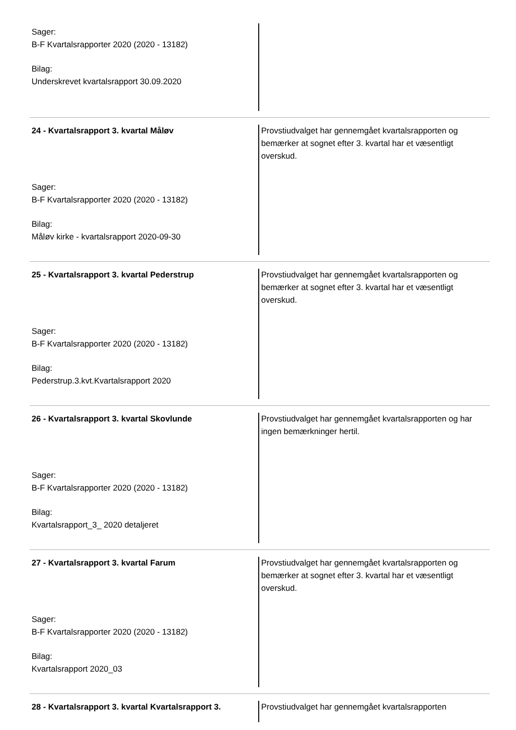| Sager: B-F Kvartalsrapporter 2020 (2020 - 13182) Bilag: Underskrevet kvartalsrapport 30.09.2020 | |
| 24 - Kvartalsrapport 3. kvartal Måløv Sager: B-F Kvartalsrapporter 2020 (2020 - 13182) Bilag: Måløv kirke - kvartalsrapport 2020-09-30 | Provstiudvalget har gennemgået kvartalsrapporten og bemærker at sognet efter 3. kvartal har et væsentligt overskud. |
| 25 - Kvartalsrapport 3. kvartal Pederstrup Sager: B-F Kvartalsrapporter 2020 (2020 - 13182) Bilag: Pederstrup.3.kvt.Kvartalsrapport 2020 | Provstiudvalget har gennemgået kvartalsrapporten og bemærker at sognet efter 3. kvartal har et væsentligt overskud. |
| 26 - Kvartalsrapport 3. kvartal Skovlunde Sager: B-F Kvartalsrapporter 2020 (2020 - 13182) Bilag: Kvartalsrapport_3_ 2020 detaljeret | Provstiudvalget har gennemgået kvartalsrapporten og har ingen bemærkninger hertil. |
| 27 - Kvartalsrapport 3. kvartal Farum Sager: B-F Kvartalsrapporter 2020 (2020 - 13182) Bilag: Kvartalsrapport 2020_03 | Provstiudvalget har gennemgået kvartalsrapporten og bemærker at sognet efter 3. kvartal har et væsentligt overskud. |
| 28 - Kvartalsrapport 3. kvartal Kvartalsrapport 3. | Provstiudvalget har gennemgået kvartalsrapporten |